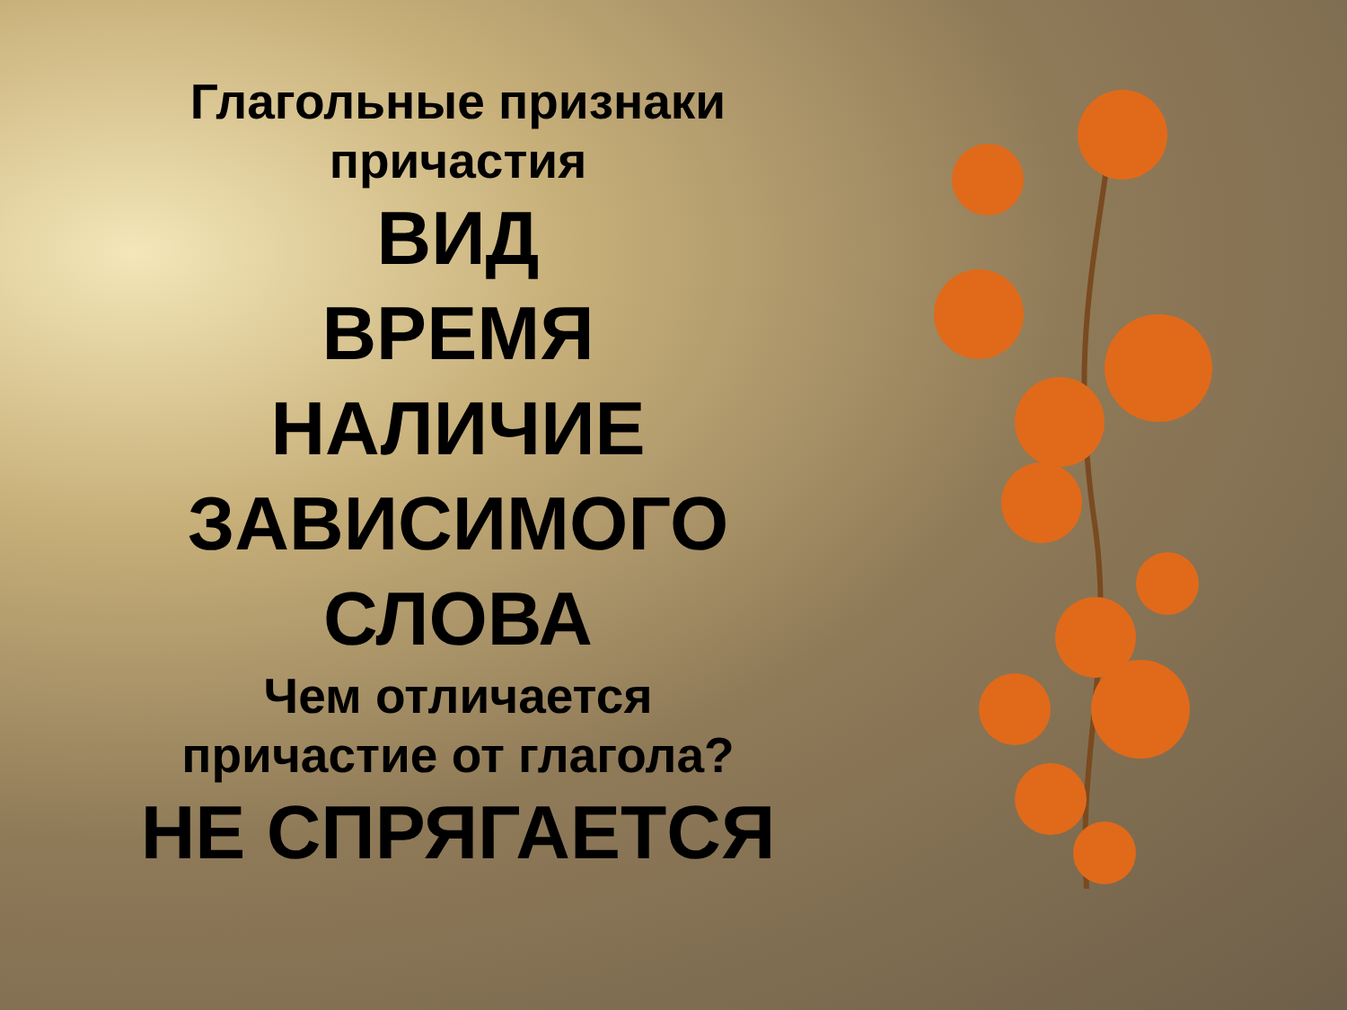Глагольные признаки
причастия
ВИД
ВРЕМЯ
НАЛИЧИЕ
ЗАВИСИМОГО
СЛОВА
Чем отличается
причастие от глагола?
НЕ СПРЯГАЕТСЯ